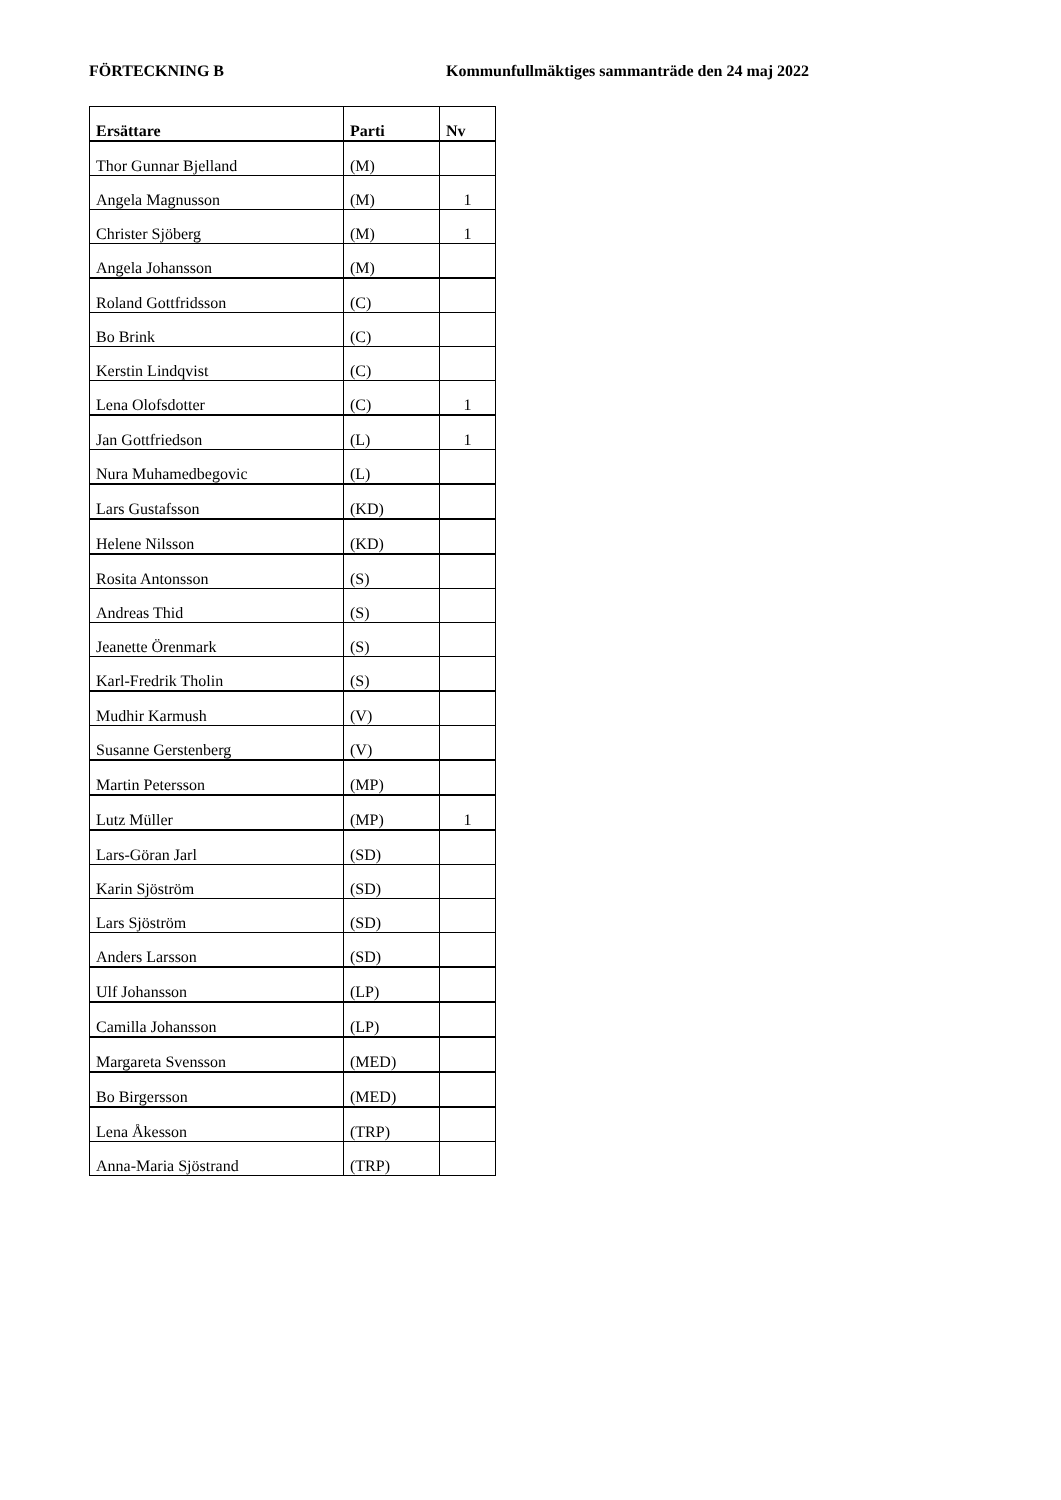FÖRTECKNING B Kommunfullmäktiges sammanträde den 24 maj 2022
| Ersättare | Parti | Nv |
| --- | --- | --- |
| Thor Gunnar Bjelland | (M) | |
| Angela Magnusson | (M) | 1 |
| Christer Sjöberg | (M) | 1 |
| Angela Johansson | (M) | |
| Roland Gottfridsson | (C) | |
| Bo Brink | (C) | |
| Kerstin Lindqvist | (C) | |
| Lena Olofsdotter | (C) | 1 |
| Jan Gottfriedson | (L) | 1 |
| Nura Muhamedbegovic | (L) | |
| Lars Gustafsson | (KD) | |
| Helene Nilsson | (KD) | |
| Rosita Antonsson | (S) | |
| Andreas Thid | (S) | |
| Jeanette Örenmark | (S) | |
| Karl-Fredrik Tholin | (S) | |
| Mudhir Karmush | (V) | |
| Susanne Gerstenberg | (V) | |
| Martin Petersson | (MP) | |
| Lutz Müller | (MP) | 1 |
| Lars-Göran Jarl | (SD) | |
| Karin Sjöström | (SD) | |
| Lars Sjöström | (SD) | |
| Anders Larsson | (SD) | |
| Ulf Johansson | (LP) | |
| Camilla Johansson | (LP) | |
| Margareta Svensson | (MED) | |
| Bo Birgersson | (MED) | |
| Lena Åkesson | (TRP) | |
| Anna-Maria Sjöstrand | (TRP) | |